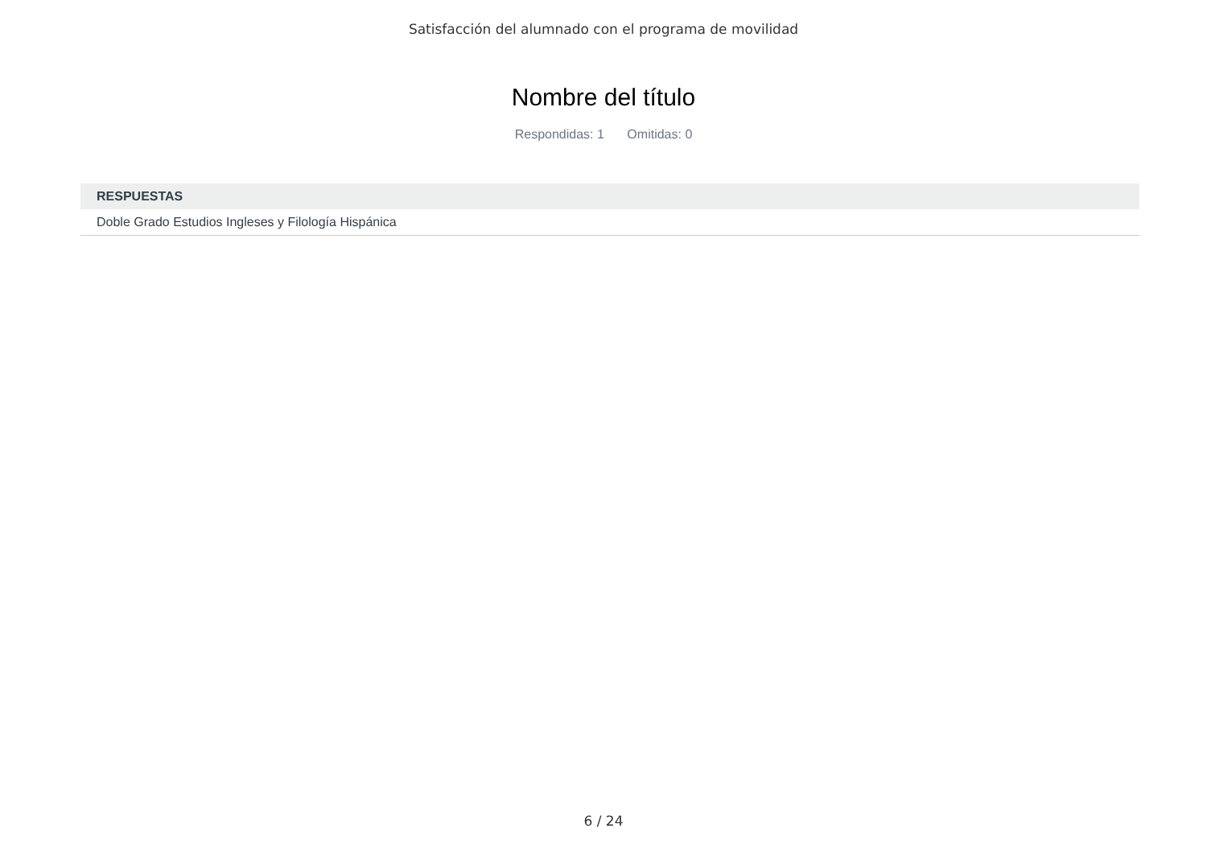Satisfacción del alumnado con el programa de movilidad
Nombre del título
Respondidas: 1 Omitidas: 0
| RESPUESTAS |
| --- |
| Doble Grado Estudios Ingleses y Filología Hispánica |
6 / 24